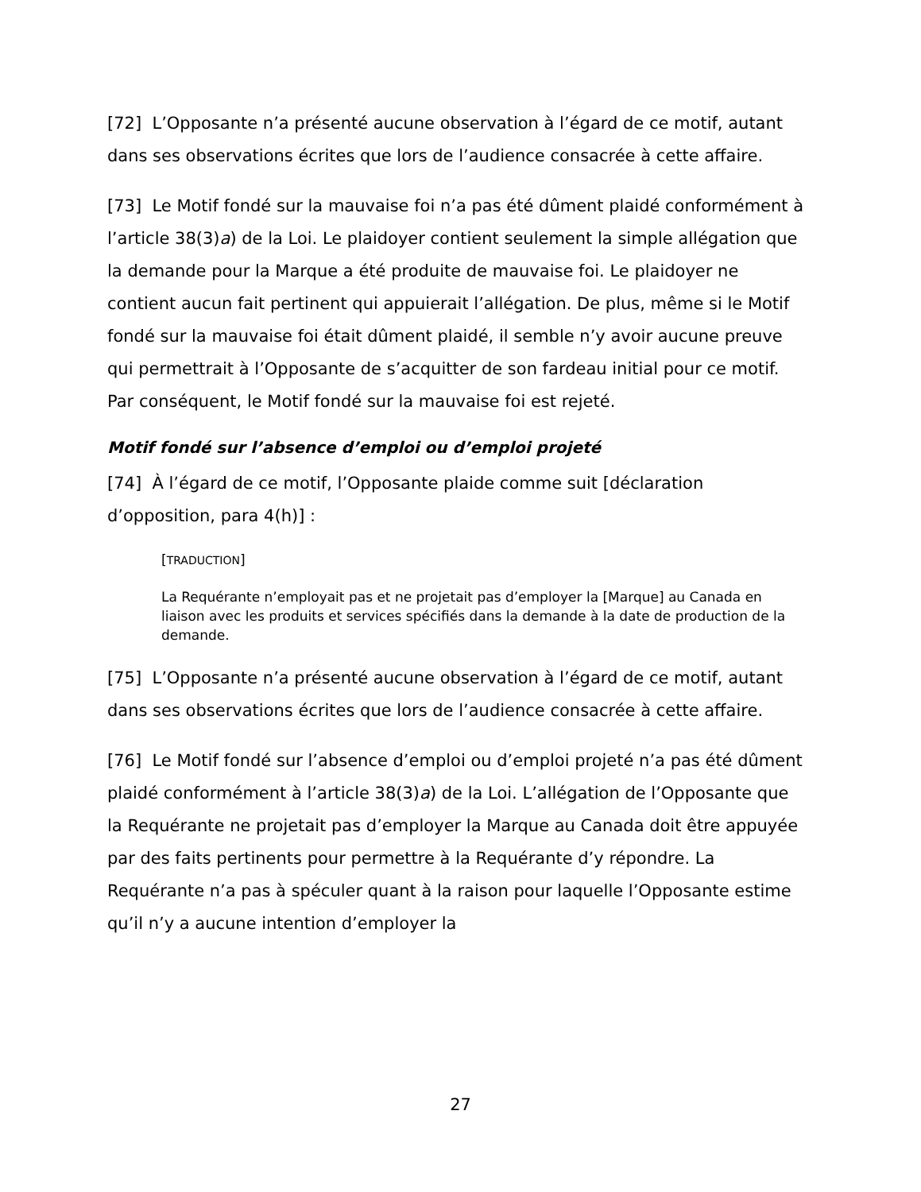[72] L’Opposante n’a présenté aucune observation à l’égard de ce motif, autant dans ses observations écrites que lors de l’audience consacrée à cette affaire.
[73] Le Motif fondé sur la mauvaise foi n’a pas été dûment plaidé conformément à l’article 38(3)a) de la Loi. Le plaidoyer contient seulement la simple allégation que la demande pour la Marque a été produite de mauvaise foi. Le plaidoyer ne contient aucun fait pertinent qui appuierait l’allégation. De plus, même si le Motif fondé sur la mauvaise foi était dûment plaidé, il semble n’y avoir aucune preuve qui permettrait à l’Opposante de s’acquitter de son fardeau initial pour ce motif. Par conséquent, le Motif fondé sur la mauvaise foi est rejeté.
Motif fondé sur l’absence d’emploi ou d’emploi projeté
[74] À l’égard de ce motif, l’Opposante plaide comme suit [déclaration d’opposition, para 4(h)] :
[TRADUCTION]
La Requérante n’employait pas et ne projetait pas d’employer la [Marque] au Canada en liaison avec les produits et services spécifiés dans la demande à la date de production de la demande.
[75] L’Opposante n’a présenté aucune observation à l’égard de ce motif, autant dans ses observations écrites que lors de l’audience consacrée à cette affaire.
[76] Le Motif fondé sur l’absence d’emploi ou d’emploi projeté n’a pas été dûment plaidé conformément à l’article 38(3)a) de la Loi. L’allégation de l’Opposante que la Requérante ne projetait pas d’employer la Marque au Canada doit être appuyée par des faits pertinents pour permettre à la Requérante d’y répondre. La Requérante n’a pas à spéculer quant à la raison pour laquelle l’Opposante estime qu’il n’y a aucune intention d’employer la
27